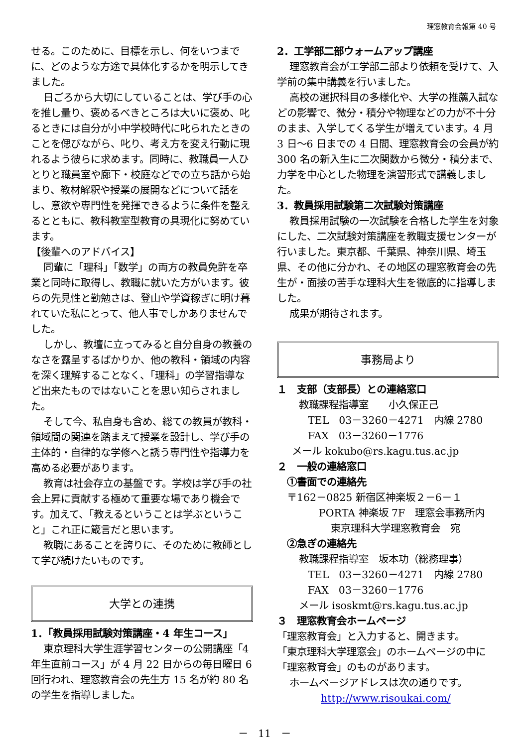理窓教育会報第 40 号
せる。このために、目標を示し、何をいつまでに、どのような方途で具体化するかを明示してきました。
日ごろから大切にしていることは、学び手の心を推し量り、褒めるべきところは大いに褒め、叱るときには自分が小中学校時代に叱られたときのことを偲びながら、叱り、考え方を変え行動に現れるよう彼らに求めます。同時に、教職員一人ひとりと職員室や廊下・校庭などでの立ち話から始まり、教材解釈や授業の展開などについて話をし、意欲や専門性を発揮できるように条件を整えるとともに、教科教室型教育の具現化に努めています。
【後輩へのアドバイス】
同輩に「理科」「数学」の両方の教員免許を卒業と同時に取得し、教職に就いた方がいます。彼らの先見性と勤勉さは、登山や学資稼ぎに明け暮れていた私にとって、他人事でしかありませんでした。
しかし、教壇に立ってみると自分自身の教養のなさを露呈するばかりか、他の教科・領域の内容を深く理解することなく、「理科」の学習指導など出来たものではないことを思い知らされました。
そして今、私自身も含め、総ての教員が教科・領域間の関連を踏まえて授業を設計し、学び手の主体的・自律的な学修へと誘う専門性や指導力を高める必要があります。
教育は社会存立の基盤です。学校は学び手の社会上昇に貢献する極めて重要な場であり機会です。加えて、「教えるということは学ぶということ」これ正に箴言だと思います。
教職にあることを誇りに、そのために教師として学び続けたいものです。
大学との連携
1．「教員採用試験対策講座・4 年生コース」
東京理科大学生涯学習センターの公開講座「4 年生直前コース」が 4 月 22 日からの毎日曜日 6 回行われ、理窓教育会の先生方 15 名が約 80 名の学生を指導しました。
2．工学部二部ウォームアップ講座
理窓教育会が工学部二部より依頼を受けて、入学前の集中講義を行いました。
高校の選択科目の多様化や、大学の推薦入試などの影響で、微分・積分や物理などの力が不十分のまま、入学してくる学生が増えています。4 月 3 日～6 日までの 4 日間、理窓教育会の会員が約 300 名の新入生に二次関数から微分・積分まで、力学を中心とした物理を演習形式で講義しました。
3．教員採用試験第二次試験対策講座
教員採用試験の一次試験を合格した学生を対象にした、二次試験対策講座を教職支援センターが行いました。東京都、千葉県、神奈川県、埼玉県、その他に分かれ、その地区の理窓教育会の先生が・面接の苦手な理科大生を徹底的に指導しました。
成果が期待されます。
事務局より
１　支部（支部長）との連絡窓口
教職課程指導室　　小久保正己
TEL　03－3260－4271　内線 2780
FAX　03－3260－1776
メール kokubo@rs.kagu.tus.ac.jp
２　一般の連絡窓口
①書面での連絡先
〒162－0825 新宿区神楽坂２－6－１
PORTA 神楽坂 7F　理窓会事務所内
東京理科大学理窓教育会　宛
②急ぎの連絡先
教職課程指導室　坂本功（総務理事）
TEL　03－3260－4271　内線 2780
FAX　03－3260－1776
メール isoskmt@rs.kagu.tus.ac.jp
３　理窓教育会ホームページ
「理窓教育会」と入力すると、開きます。
「東京理科大学理窓会」のホームページの中に「理窓教育会」のものがあります。
ホームページアドレスは次の通りです。
http://www.risoukai.com/
－　11　－